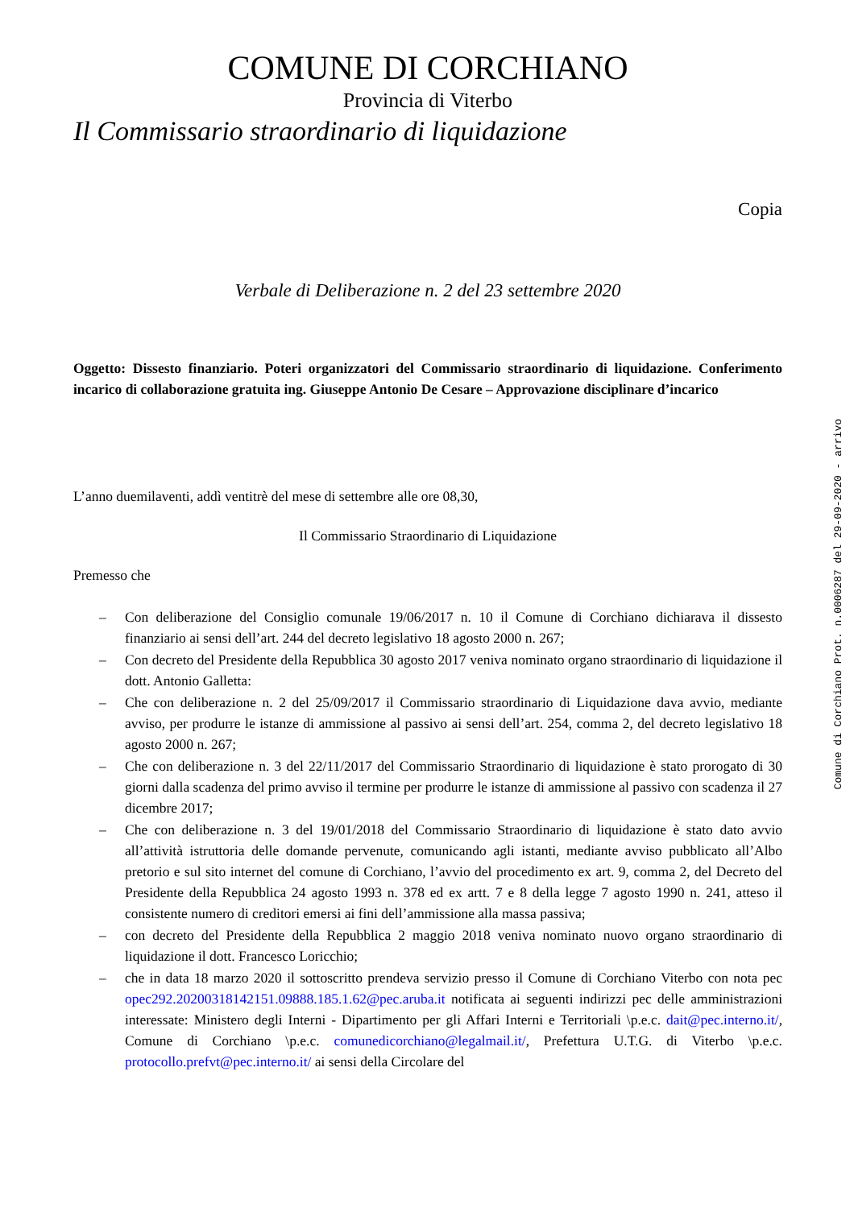COMUNE DI CORCHIANO
Provincia di Viterbo
Il Commissario straordinario di liquidazione
Copia
Verbale di Deliberazione n. 2 del 23 settembre 2020
Oggetto: Dissesto finanziario. Poteri organizzatori del Commissario straordinario di liquidazione. Conferimento incarico di collaborazione gratuita ing. Giuseppe Antonio De Cesare – Approvazione disciplinare d’incarico
L’anno duemilaventi, addì ventitrè del mese di settembre alle ore 08,30,
Il Commissario Straordinario di Liquidazione
Premesso che
– Con deliberazione del Consiglio comunale 19/06/2017 n. 10 il Comune di Corchiano dichiarava il dissesto finanziario ai sensi dell’art. 244 del decreto legislativo 18 agosto 2000 n. 267;
– Con decreto del Presidente della Repubblica 30 agosto 2017 veniva nominato organo straordinario di liquidazione il dott. Antonio Galletta:
– Che con deliberazione n. 2 del 25/09/2017 il Commissario straordinario di Liquidazione dava avvio, mediante avviso, per produrre le istanze di ammissione al passivo ai sensi dell’art. 254, comma 2, del decreto legislativo 18 agosto 2000 n. 267;
– Che con deliberazione n. 3 del 22/11/2017 del Commissario Straordinario di liquidazione è stato prorogato di 30 giorni dalla scadenza del primo avviso il termine per produrre le istanze di ammissione al passivo con scadenza il 27 dicembre 2017;
– Che con deliberazione n. 3 del 19/01/2018 del Commissario Straordinario di liquidazione è stato dato avvio all’attività istruttoria delle domande pervenute, comunicando agli istanti, mediante avviso pubblicato all’Albo pretorio e sul sito internet del comune di Corchiano, l’avvio del procedimento ex art. 9, comma 2, del Decreto del Presidente della Repubblica 24 agosto 1993 n. 378 ed ex artt. 7 e 8 della legge 7 agosto 1990 n. 241, atteso il consistente numero di creditori emersi ai fini dell’ammissione alla massa passiva;
– con decreto del Presidente della Repubblica 2 maggio 2018 veniva nominato nuovo organo straordinario di liquidazione il dott. Francesco Loricchio;
– che in data 18 marzo 2020 il sottoscritto prendeva servizio presso il Comune di Corchiano Viterbo con nota pec opec292.20200318142151.09888.185.1.62@pec.aruba.it notificata ai seguenti indirizzi pec delle amministrazioni interessate: Ministero degli Interni - Dipartimento per gli Affari Interni e Territoriali \p.e.c. dait@pec.interno.it/, Comune di Corchiano \p.e.c. comunedicorchiano@legalmail.it/, Prefettura U.T.G. di Viterbo \p.e.c. protocollo.prefvt@pec.interno.it/ ai sensi della Circolare del
Comune di Corchiano Prot. n.0006287 del 29-09-2020 - arrivo